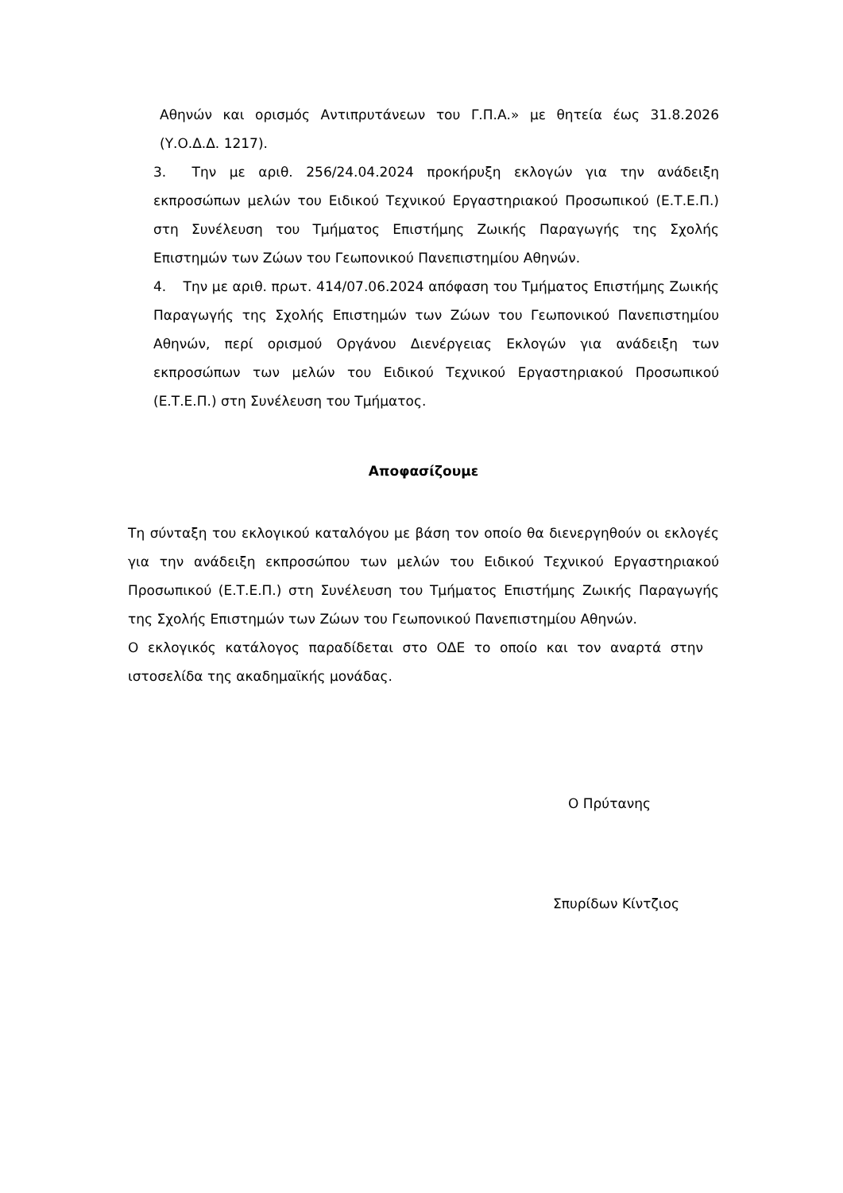Αθηνών και ορισμός Αντιπρυτάνεων του Γ.Π.Α.» με θητεία έως 31.8.2026 (Υ.Ο.Δ.Δ. 1217).
3. Την με αριθ. 256/24.04.2024 προκήρυξη εκλογών για την ανάδειξη εκπροσώπων μελών του Ειδικού Τεχνικού Εργαστηριακού Προσωπικού (Ε.Τ.Ε.Π.) στη Συνέλευση του Τμήματος Επιστήμης Ζωικής Παραγωγής της Σχολής Επιστημών των Ζώων του Γεωπονικού Πανεπιστημίου Αθηνών.
4. Την με αριθ. πρωτ. 414/07.06.2024 απόφαση του Τμήματος Επιστήμης Ζωικής Παραγωγής της Σχολής Επιστημών των Ζώων του Γεωπονικού Πανεπιστημίου Αθηνών, περί ορισμού Οργάνου Διενέργειας Εκλογών για ανάδειξη των εκπροσώπων των μελών του Ειδικού Τεχνικού Εργαστηριακού Προσωπικού (Ε.Τ.Ε.Π.) στη Συνέλευση του Τμήματος.
Αποφασίζουμε
Τη σύνταξη του εκλογικού καταλόγου με βάση τον οποίο θα διενεργηθούν οι εκλογές για την ανάδειξη εκπροσώπου των μελών του Ειδικού Τεχνικού Εργαστηριακού Προσωπικού (Ε.Τ.Ε.Π.) στη Συνέλευση του Τμήματος Επιστήμης Ζωικής Παραγωγής της Σχολής Επιστημών των Ζώων του Γεωπονικού Πανεπιστημίου Αθηνών.
Ο εκλογικός κατάλογος παραδίδεται στο ΟΔΕ το οποίο και τον αναρτά στην ιστοσελίδα της ακαδημαϊκής μονάδας.
Ο Πρύτανης
Σπυρίδων Κίντζιος